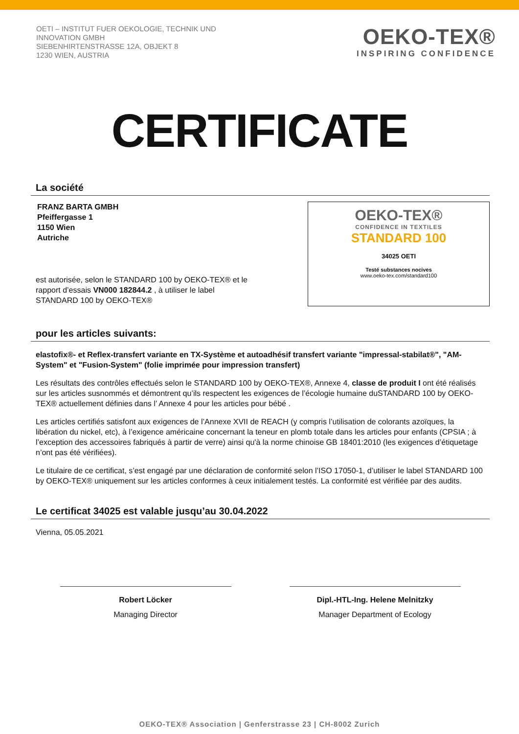OETI – INSTITUT FUER OEKOLOGIE, TECHNIK UND
INNOVATION GMBH
SIEBENHIRTENSTRASSE 12A, OBJEKT 8
1230 WIEN, AUSTRIA
OEKO-TEX®
INSPIRING CONFIDENCE
CERTIFICATE
La société
FRANZ BARTA GMBH
Pfeiffergasse 1
1150 Wien
Autriche
est autorisée, selon le STANDARD 100 by OEKO-TEX® et le
rapport d’essais VN000 182844.2 , à utiliser le label
STANDARD 100 by OEKO-TEX®
OEKO-TEX®
CONFIDENCE IN TEXTILES
STANDARD 100
34025 OETI
Testé substances nocives
www.oeko-tex.com/standard100
pour les articles suivants:
elastofix®- et Reflex-transfert variante en TX-Système et autoadhésif transfert variante "impressal-stabilat®", "AM-System" et "Fusion-System" (folie imprimée pour impression transfert)
Les résultats des contrôles effectués selon le STANDARD 100 by OEKO-TEX®, Annexe 4, classe de produit I ont été réalisés sur les articles susnommés et démontrent qu’ils respectent les exigences de l’écologie humaine duSTANDARD 100 by OEKO-TEX® actuellement définies dans l’ Annexe 4 pour les articles pour bébé .
Les articles certifiés satisfont aux exigences de l’Annexe XVII de REACH (y compris l’utilisation de colorants azoïques, la libération du nickel, etc), à l’exigence américaine concernant la teneur en plomb totale dans les articles pour enfants (CPSIA ; à l’exception des accessoires fabriqués à partir de verre) ainsi qu'à la norme chinoise GB 18401:2010 (les exigences d’étiquetage n’ont pas été vérifiées).
Le titulaire de ce certificat, s’est engagé par une déclaration de conformité selon l’ISO 17050-1, d’utiliser le label STANDARD 100 by OEKO-TEX® uniquement sur les articles conformes à ceux initialement testés. La conformité est vérifiée par des audits.
Le certificat 34025 est valable jusqu’au 30.04.2022
Vienna, 05.05.2021
Robert Löcker
Managing Director
Dipl.-HTL-Ing. Helene Melnitzky
Manager Department of Ecology
OEKO-TEX® Association | Genferstrasse 23 | CH-8002 Zurich